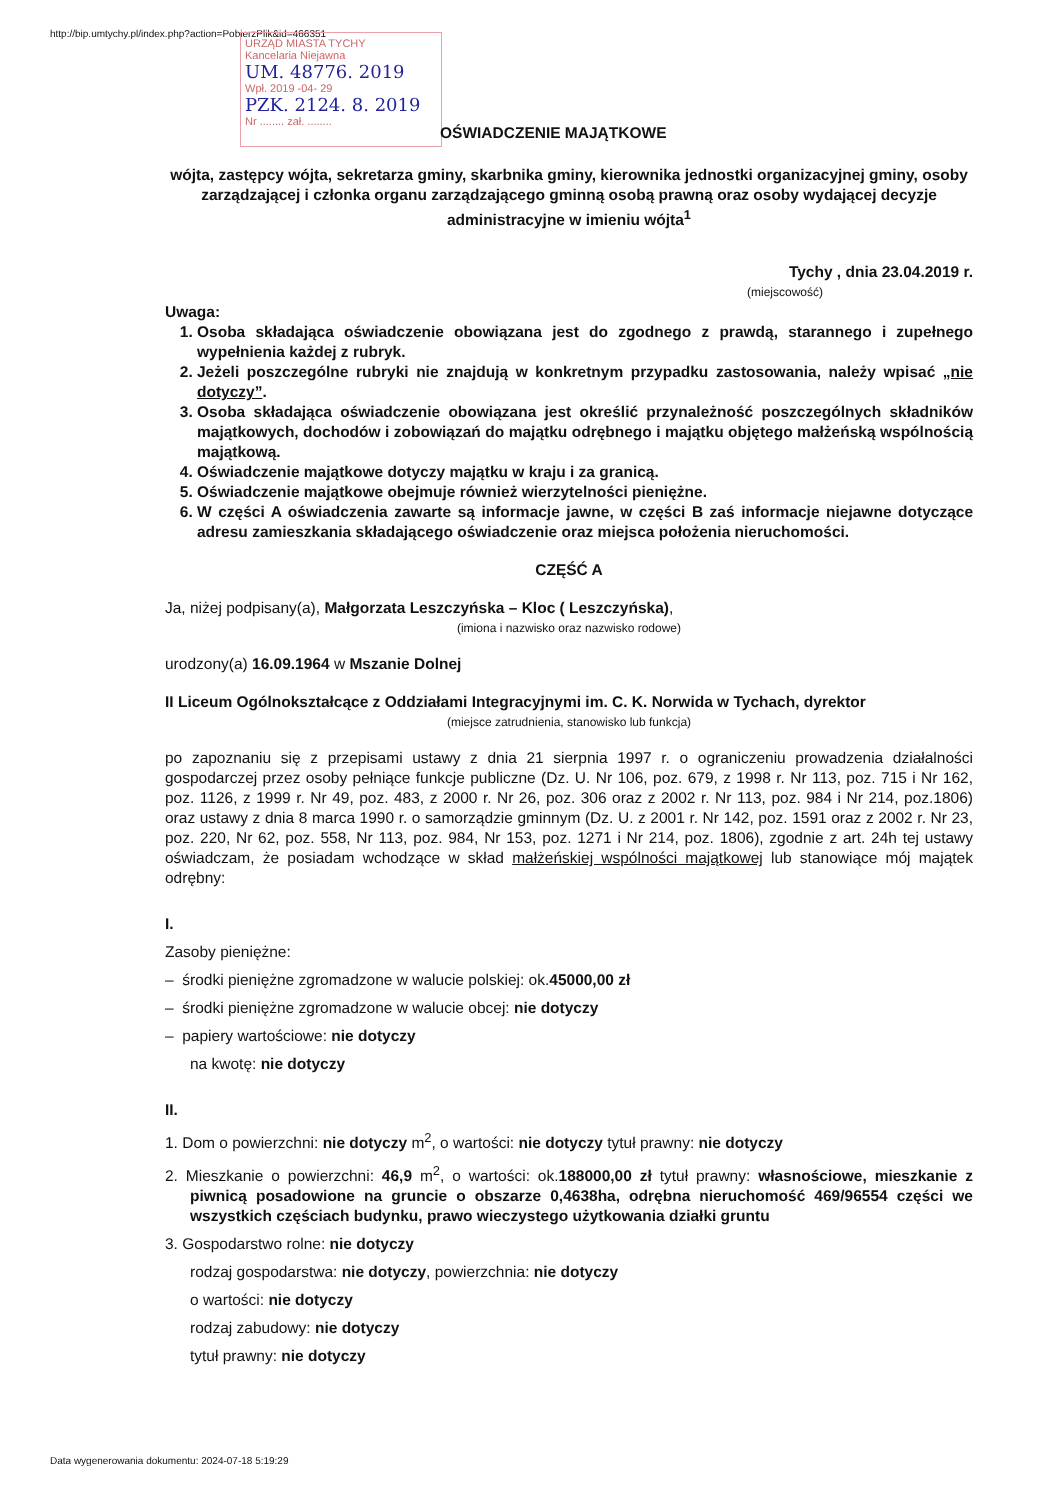http://bip.umtychy.pl/index.php?action=PobierzPlik&id=466351
URZĄD MIASTA TYCHY
Kancelaria Niejawna
UM. 48776. 2019
Wpł. 2019 -04- 29
PZK. 2124. 8. 2019
Nr ........ zał. ........
OŚWIADCZENIE MAJĄTKOWE
wójta, zastępcy wójta, sekretarza gminy, skarbnika gminy, kierownika jednostki organizacyjnej gminy, osoby zarządzającej i członka organu zarządzającego gminną osobą prawną oraz osoby wydającej decyzje administracyjne w imieniu wójta<sup>1</sup>
Tychy , dnia 23.04.2019 r.
(miejscowość)
Uwaga:
1. Osoba składająca oświadczenie obowiązana jest do zgodnego z prawdą, starannego i zupełnego wypełnienia każdej z rubryk.
2. Jeżeli poszczególne rubryki nie znajdują w konkretnym przypadku zastosowania, należy wpisać „nie dotyczy”.
3. Osoba składająca oświadczenie obowiązana jest określić przynależność poszczególnych składników majątkowych, dochodów i zobowiązań do majątku odrębnego i majątku objętego małżeńską wspólnością majątkową.
4. Oświadczenie majątkowe dotyczy majątku w kraju i za granicą.
5. Oświadczenie majątkowe obejmuje również wierzytelności pieniężne.
6. W części A oświadczenia zawarte są informacje jawne, w części B zaś informacje niejawne dotyczące adresu zamieszkania składającego oświadczenie oraz miejsca położenia nieruchomości.
CZĘŚĆ A
Ja, niżej podpisany(a), Małgorzata Leszczyńska – Kloc ( Leszczyńska),
(imiona i nazwisko oraz nazwisko rodowe)
urodzony(a) 16.09.1964 w Mszanie Dolnej
II Liceum Ogólnokształcące z Oddziałami Integracyjnymi im. C. K. Norwida w Tychach, dyrektor
(miejsce zatrudnienia, stanowisko lub funkcja)
po zapoznaniu się z przepisami ustawy z dnia 21 sierpnia 1997 r. o ograniczeniu prowadzenia działalności gospodarczej przez osoby pełniące funkcje publiczne (Dz. U. Nr 106, poz. 679, z 1998 r. Nr 113, poz. 715 i Nr 162, poz. 1126, z 1999 r. Nr 49, poz. 483, z 2000 r. Nr 26, poz. 306 oraz z 2002 r. Nr 113, poz. 984 i Nr 214, poz.1806) oraz ustawy z dnia 8 marca 1990 r. o samorządzie gminnym (Dz. U. z 2001 r. Nr 142, poz. 1591 oraz z 2002 r. Nr 23, poz. 220, Nr 62, poz. 558, Nr 113, poz. 984, Nr 153, poz. 1271 i Nr 214, poz. 1806), zgodnie z art. 24h tej ustawy oświadczam, że posiadam wchodzące w skład małżeńskiej wspólności majątkowej lub stanowiące mój majątek odrębny:
I.
Zasoby pieniężne:
– środki pieniężne zgromadzone w walucie polskiej: ok.45000,00 zł
– środki pieniężne zgromadzone w walucie obcej: nie dotyczy
– papiery wartościowe: nie dotyczy
na kwotę: nie dotyczy
II.
1. Dom o powierzchni: nie dotyczy m<sup>2</sup>, o wartości: nie dotyczy tytuł prawny: nie dotyczy
2. Mieszkanie o powierzchni: 46,9 m<sup>2</sup>, o wartości: ok.188000,00 zł tytuł prawny: własnościowe, mieszkanie z piwnicą posadowione na gruncie o obszarze 0,4638ha, odrębna nieruchomość 469/96554 części we wszystkich częściach budynku, prawo wieczystego użytkowania działki gruntu
3. Gospodarstwo rolne: nie dotyczy
rodzaj gospodarstwa: nie dotyczy, powierzchnia: nie dotyczy
o wartości: nie dotyczy
rodzaj zabudowy: nie dotyczy
tytuł prawny: nie dotyczy
Data wygenerowania dokumentu: 2024-07-18 5:19:29